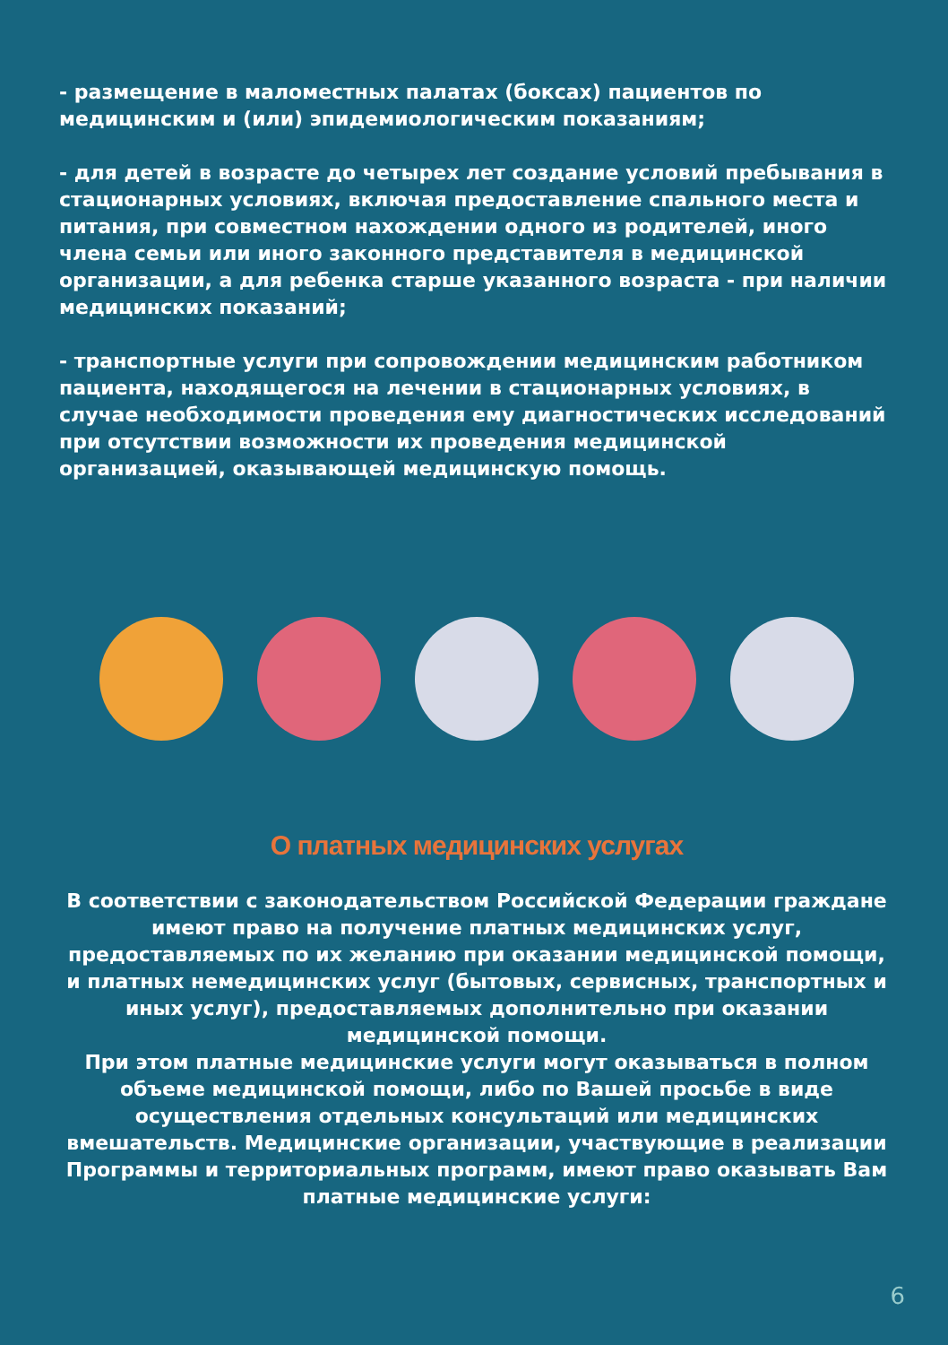- размещение в маломестных палатах (боксах) пациентов по медицинским и (или) эпидемиологическим показаниям;
- для детей в возрасте до четырех лет создание условий пребывания в стационарных условиях, включая предоставление спального места и питания, при совместном нахождении одного из родителей, иного члена семьи или иного законного представителя в медицинской организации, а для ребенка старше указанного возраста - при наличии медицинских показаний;
- транспортные услуги при сопровождении медицинским работником пациента, находящегося на лечении в стационарных условиях, в случае необходимости проведения ему диагностических исследований при отсутствии возможности их проведения медицинской организацией, оказывающей медицинскую помощь.
О платных медицинских услугах
В соответствии с законодательством Российской Федерации граждане имеют право на получение платных медицинских услуг, предоставляемых по их желанию при оказании медицинской помощи, и платных немедицинских услуг (бытовых, сервисных, транспортных и иных услуг), предоставляемых дополнительно при оказании медицинской помощи.
При этом платные медицинские услуги могут оказываться в полном объеме медицинской помощи, либо по Вашей просьбе в виде осуществления отдельных консультаций или медицинских вмешательств. Медицинские организации, участвующие в реализации Программы и территориальных программ, имеют право оказывать Вам платные медицинские услуги:
6